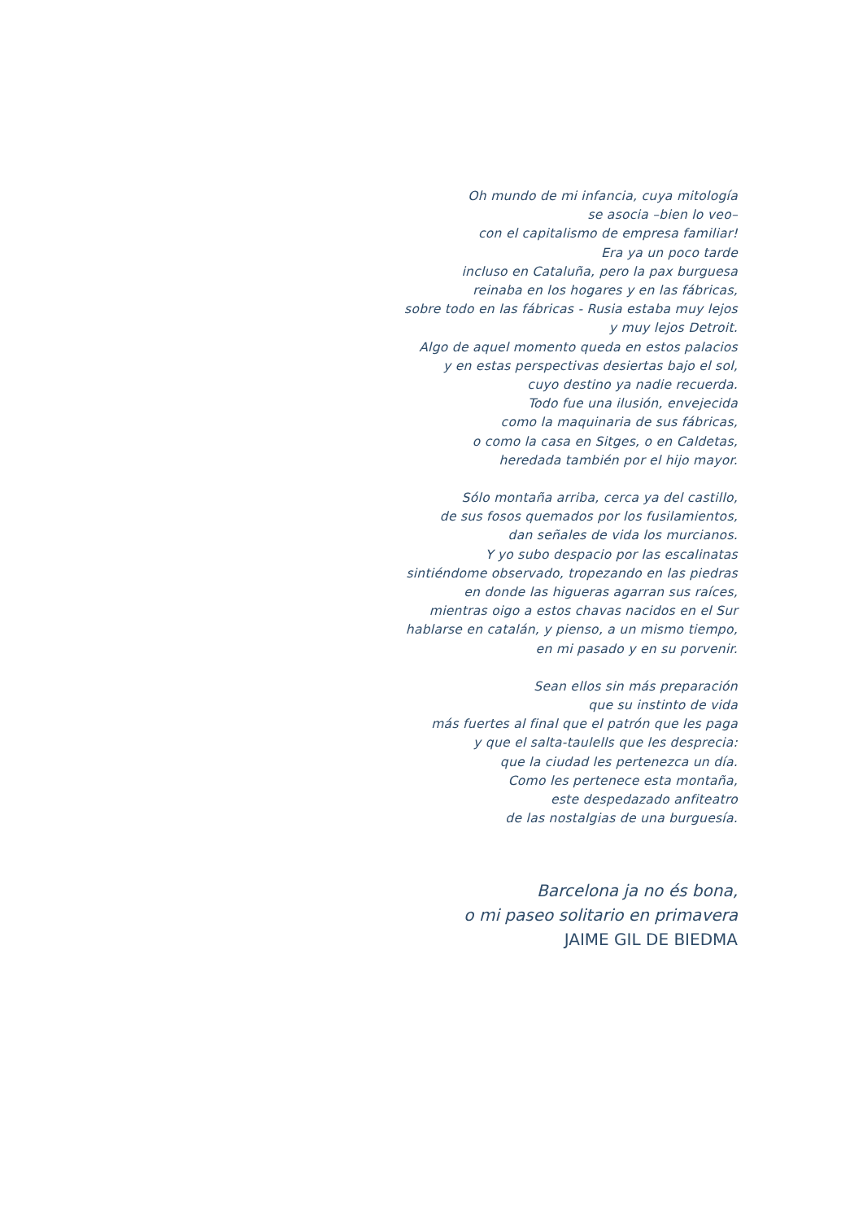Oh mundo de mi infancia, cuya mitología
se asocia –bien lo veo–
con el capitalismo de empresa familiar!
Era ya un poco tarde
incluso en Cataluña, pero la pax burguesa
reinaba en los hogares y en las fábricas,
sobre todo en las fábricas - Rusia estaba muy lejos
y muy lejos Detroit.
Algo de aquel momento queda en estos palacios
y en estas perspectivas desiertas bajo el sol,
cuyo destino ya nadie recuerda.
Todo fue una ilusión, envejecida
como la maquinaria de sus fábricas,
o como la casa en Sitges, o en Caldetas,
heredada también por el hijo mayor.
Sólo montaña arriba, cerca ya del castillo,
de sus fosos quemados por los fusilamientos,
dan señales de vida los murcianos.
Y yo subo despacio por las escalinatas
sintiéndome observado, tropezando en las piedras
en donde las higueras agarran sus raíces,
mientras oigo a estos chavas nacidos en el Sur
hablarse en catalán, y pienso, a un mismo tiempo,
en mi pasado y en su porvenir.
Sean ellos sin más preparación
que su instinto de vida
más fuertes al final que el patrón que les paga
y que el salta-taulells que les desprecia:
que la ciudad les pertenezca un día.
Como les pertenece esta montaña,
este despedazado anfiteatro
de las nostalgias de una burguesía.
Barcelona ja no és bona,
o mi paseo solitario en primavera
JAIME GIL DE BIEDMA